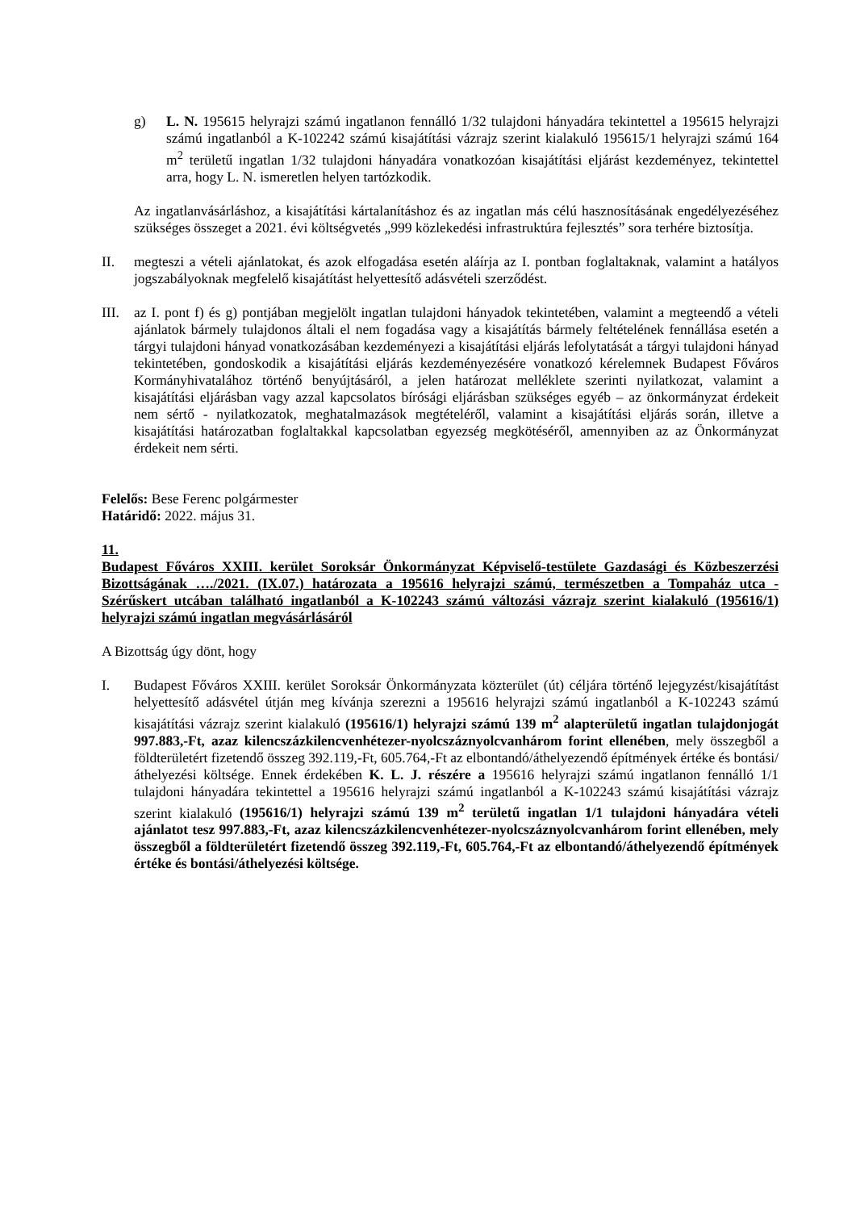g) L. N. 195615 helyrajzi számú ingatlanon fennálló 1/32 tulajdoni hányadára tekintettel a 195615 helyrajzi számú ingatlanból a K-102242 számú kisajátítási vázrajz szerint kialakuló 195615/1 helyrajzi számú 164 m<sup>2</sup> területű ingatlan 1/32 tulajdoni hányadára vonatkozóan kisajátítási eljárást kezdeményez, tekintettel arra, hogy L. N. ismeretlen helyen tartózkodik.
Az ingatlanvásárláshoz, a kisajátítási kártalanításhoz és az ingatlan más célú hasznosításának engedélyezéséhez szükséges összeget a 2021. évi költségvetés „999 közlekedési infrastruktúra fejlesztés” sora terhére biztosítja.
II. megteszi a vételi ajánlatokat, és azok elfogadása esetén aláírja az I. pontban foglaltaknak, valamint a hatályos jogszabályoknak megfelelő kisajátítást helyettesítő adásvételi szerződést.
III.
az I. pont f) és g) pontjában megjelölt ingatlan tulajdoni hányadok tekintetében, valamint a megteendő a vételi ajánlatok bármely tulajdonos általi el nem fogadása vagy a kisajátítás bármely feltételének fennállása esetén a tárgyi tulajdoni hányad vonatkozásában kezdeményezi a kisajátítási eljárás lefolytatását a tárgyi tulajdoni hányad tekintetében, gondoskodik a kisajátítási eljárás kezdeményezésére vonatkozó kérelemnek Budapest Főváros Kormányhivatalához történő benyújtásáról, a jelen határozat melléklete szerinti nyilatkozat, valamint a kisajátítási eljárásban vagy azzal kapcsolatos bírósági eljárásban szükséges egyéb – az önkormányzat érdekeit nem sértő - nyilatkozatok, meghatalmazások megtételéről, valamint a kisajátítási eljárás során, illetve a kisajátítási határozatban foglaltakkal kapcsolatban egyezség megkötéséről, amennyiben az az Önkormányzat érdekeit nem sérti.
Felelős: Bese Ferenc polgármester
Határidő: 2022. május 31.
11.
Budapest Főváros XXIII. kerület Soroksár Önkormányzat Képviselő-testülete Gazdasági és Közbeszerzési Bizottságának …./2021. (IX.07.) határozata a 195616 helyrajzi számú, természetben a Tompaház utca - Szérűskert utcában található ingatlanból a K-102243 számú változási vázrajz szerint kialakuló (195616/1) helyrajzi számú ingatlan megvásárlásáról
A Bizottság úgy dönt, hogy
I. Budapest Főváros XXIII. kerület Soroksár Önkormányzata közterület (út) céljára történő lejegyzést/kisajátítást helyettesítő adásvétel útján meg kívánja szerezni a 195616 helyrajzi számú ingatlanból a K-102243 számú kisajátítási vázrajz szerint kialakuló (195616/1) helyrajzi számú 139 m<sup>2</sup> alapterületű ingatlan tulajdonjogát 997.883,-Ft, azaz kilencszázkilencvenhétezer-nyolcszáznyolcvanhárom forint ellenében, mely összegből a földterületért fizetendő összeg 392.119,-Ft, 605.764,-Ft az elbontandó/áthelyezendő építmények értéke és bontási/áthelyezési költsége. Ennek érdekében K. L. J. részére a 195616 helyrajzi számú ingatlanon fennálló 1/1 tulajdoni hányadára tekintettel a 195616 helyrajzi számú ingatlanból a K-102243 számú kisajátítási vázrajz szerint kialakuló (195616/1) helyrajzi számú 139 m<sup>2</sup> területű ingatlan 1/1 tulajdoni hányadára vételi ajánlatot tesz 997.883,-Ft, azaz kilencszázkilencvenhétezer-nyolcszáznyolcvanhárom forint ellenében, mely összegből a földterületért fizetendő összeg 392.119,-Ft, 605.764,-Ft az elbontandó/áthelyezendő építmények értéke és bontási/áthelyezési költsége.